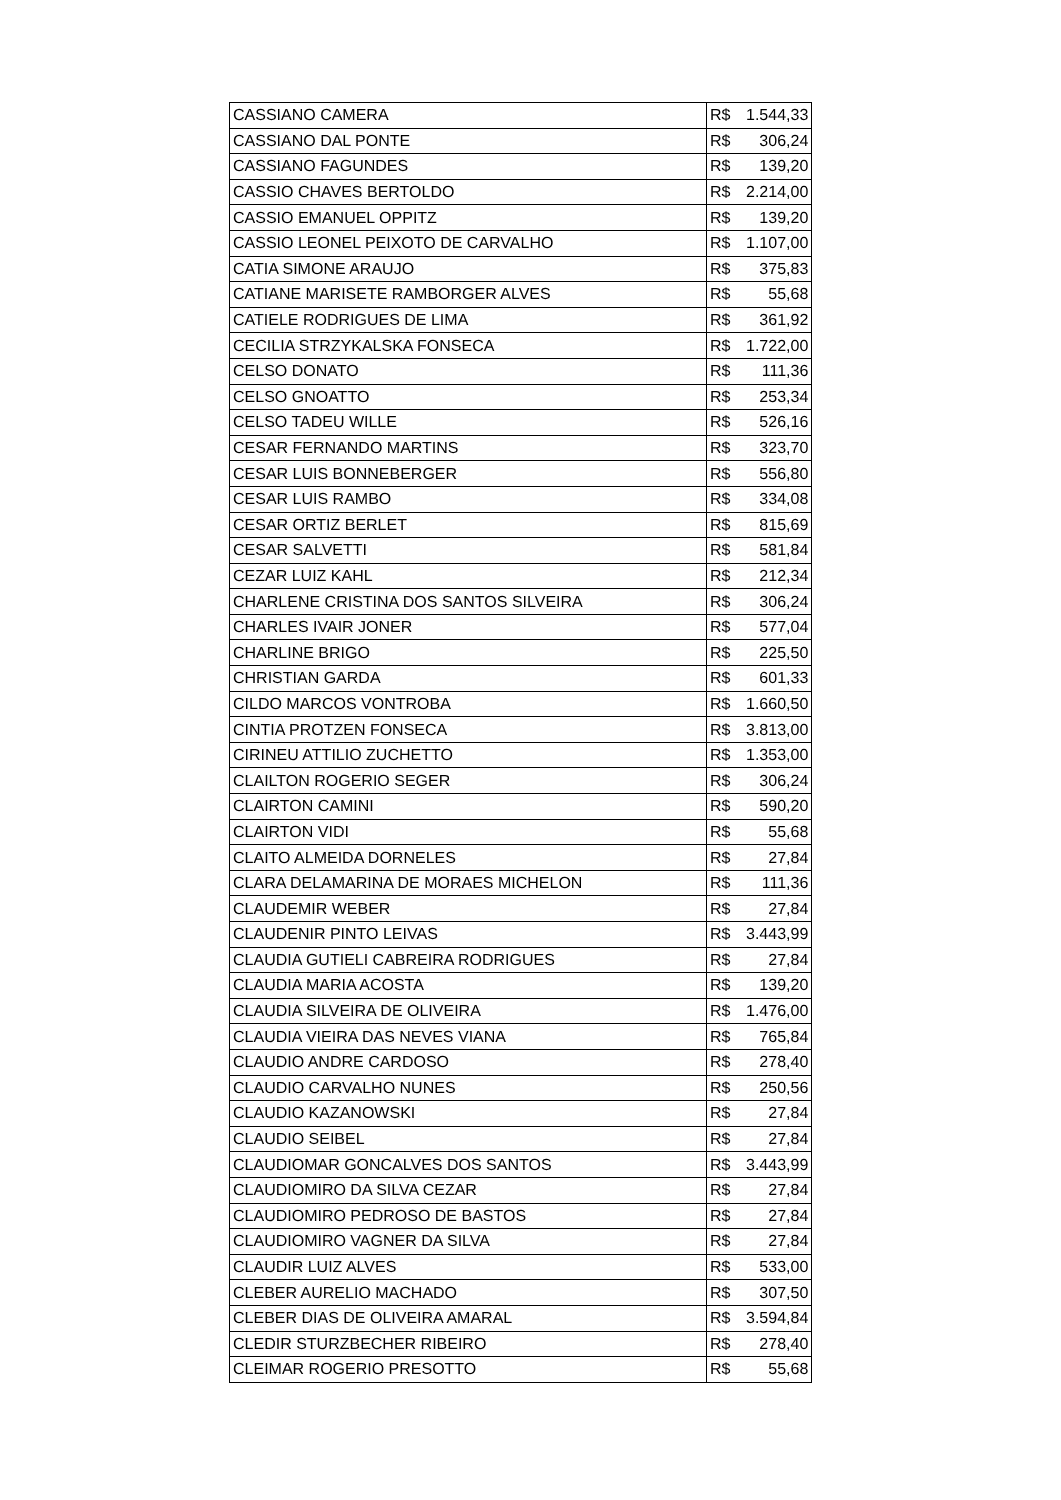| CASSIANO CAMERA | R$ | 1.544,33 |
| CASSIANO DAL PONTE | R$ | 306,24 |
| CASSIANO FAGUNDES | R$ | 139,20 |
| CASSIO CHAVES BERTOLDO | R$ | 2.214,00 |
| CASSIO EMANUEL OPPITZ | R$ | 139,20 |
| CASSIO LEONEL PEIXOTO DE CARVALHO | R$ | 1.107,00 |
| CATIA SIMONE ARAUJO | R$ | 375,83 |
| CATIANE MARISETE RAMBORGER ALVES | R$ | 55,68 |
| CATIELE RODRIGUES DE LIMA | R$ | 361,92 |
| CECILIA STRZYKALSKA FONSECA | R$ | 1.722,00 |
| CELSO DONATO | R$ | 111,36 |
| CELSO GNOATTO | R$ | 253,34 |
| CELSO TADEU WILLE | R$ | 526,16 |
| CESAR FERNANDO MARTINS | R$ | 323,70 |
| CESAR LUIS BONNEBERGER | R$ | 556,80 |
| CESAR LUIS RAMBO | R$ | 334,08 |
| CESAR ORTIZ BERLET | R$ | 815,69 |
| CESAR SALVETTI | R$ | 581,84 |
| CEZAR LUIZ KAHL | R$ | 212,34 |
| CHARLENE CRISTINA DOS SANTOS SILVEIRA | R$ | 306,24 |
| CHARLES IVAIR JONER | R$ | 577,04 |
| CHARLINE BRIGO | R$ | 225,50 |
| CHRISTIAN GARDA | R$ | 601,33 |
| CILDO MARCOS VONTROBA | R$ | 1.660,50 |
| CINTIA PROTZEN FONSECA | R$ | 3.813,00 |
| CIRINEU ATTILIO ZUCHETTO | R$ | 1.353,00 |
| CLAILTON ROGERIO SEGER | R$ | 306,24 |
| CLAIRTON CAMINI | R$ | 590,20 |
| CLAIRTON VIDI | R$ | 55,68 |
| CLAITO ALMEIDA DORNELES | R$ | 27,84 |
| CLARA DELAMARINA DE MORAES MICHELON | R$ | 111,36 |
| CLAUDEMIR WEBER | R$ | 27,84 |
| CLAUDENIR PINTO LEIVAS | R$ | 3.443,99 |
| CLAUDIA GUTIELI CABREIRA RODRIGUES | R$ | 27,84 |
| CLAUDIA MARIA ACOSTA | R$ | 139,20 |
| CLAUDIA SILVEIRA DE OLIVEIRA | R$ | 1.476,00 |
| CLAUDIA VIEIRA DAS NEVES VIANA | R$ | 765,84 |
| CLAUDIO ANDRE CARDOSO | R$ | 278,40 |
| CLAUDIO CARVALHO NUNES | R$ | 250,56 |
| CLAUDIO KAZANOWSKI | R$ | 27,84 |
| CLAUDIO SEIBEL | R$ | 27,84 |
| CLAUDIOMAR GONCALVES DOS SANTOS | R$ | 3.443,99 |
| CLAUDIOMIRO DA SILVA CEZAR | R$ | 27,84 |
| CLAUDIOMIRO PEDROSO DE BASTOS | R$ | 27,84 |
| CLAUDIOMIRO VAGNER DA SILVA | R$ | 27,84 |
| CLAUDIR LUIZ ALVES | R$ | 533,00 |
| CLEBER AURELIO MACHADO | R$ | 307,50 |
| CLEBER DIAS DE OLIVEIRA AMARAL | R$ | 3.594,84 |
| CLEDIR STURZBECHER RIBEIRO | R$ | 278,40 |
| CLEIMAR ROGERIO PRESOTTO | R$ | 55,68 |